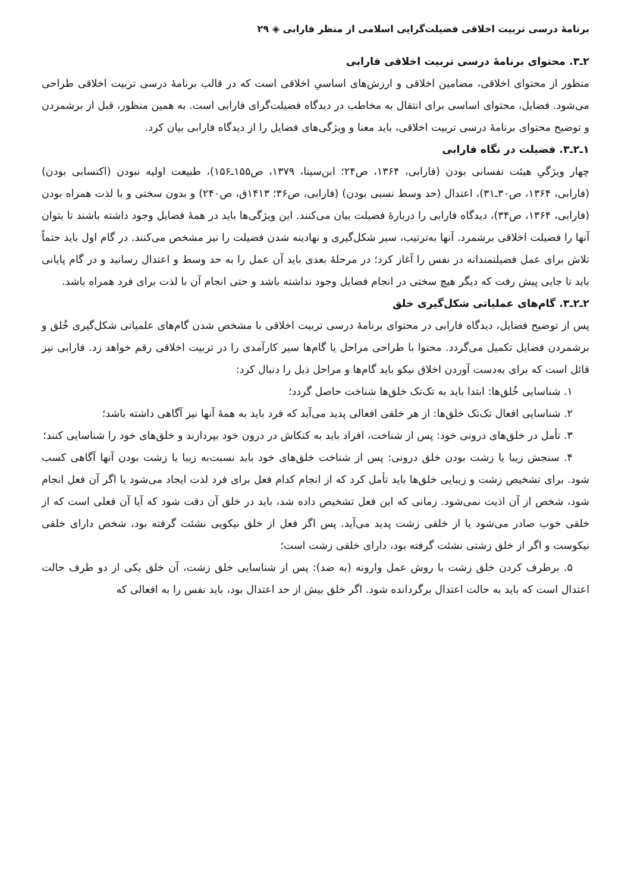برنامۀ درسی تربیت اخلاقی فضیلت‌گرایی اسلامی از منظر فارابی ◈ ۲۹
۲ـ۳. محتوای برنامۀ درسی تربیت اخلاقی فارابی
منظور از محتوای اخلاقی، مضامین اخلاقی و ارزش‌های اساسیِ اخلاقی است که در قالب برنامۀ درسی تربیت اخلاقی طراحی می‌شود. فضایل، محتوای اساسی برای انتقال به مخاطب در دیدگاه فضیلت‌گرای فارابی است. به همین منظور، قبل از برشمردن و توضیح محتوای برنامۀ درسی تربیت اخلاقی، باید معنا و ویژگی‌های فضایل را از دیدگاه فارابی بیان کرد.
۱ـ۲ـ۳. فضیلت در نگاه فارابی
چهار ویژگیِ هیئت نفسانی بودن (فارابی، ۱۳۶۴، ص۲۴؛ ابن‌سینا، ۱۳۷۹، ص۱۵۵ـ۱۵۶)، طبیعت اولیه نبودن (اکتسابی بودن) (فارابی، ۱۳۶۴، ص۳۰ـ۳۱)، اعتدال (حد وسط نسبی بودن) (فارابی، ص۳۶؛ ۱۴۱۳ق، ص۲۴۰) و بدون سختی و با لذت همراه بودن (فارابی، ۱۳۶۴، ص۳۴)، دیدگاه فارابی را دربارۀ فضیلت بیان می‌کنند. این ویژگی‌ها باید در همۀ فضایل وجود داشته باشند تا بتوان آنها را فضیلت اخلاقی برشمرد. آنها به‌ترتیب، سیر شکل‌گیری و نهادینه شدن فضیلت را نیز مشخص می‌کنند. در گام اول باید حتماً تلاش برای عمل فضیلتمندانه در نفس را آغاز کرد؛ در مرحلۀ بعدی باید آن عمل را به حد وسط و اعتدال رسانید و در گام پایانی باید تا جایی پیش رفت که دیگر هیچ سختی در انجام فضایل وجود نداشته باشد و حتی انجام آن با لذت برای فرد همراه باشد.
۲ـ۲ـ۳. گام‌های عملیاتی شکل‌گیری خلق
پس از توضیح فضایل، دیدگاه فارابی در محتوای برنامۀ درسی تربیت اخلاقی با مشخص شدن گام‌های علمیاتی شکل‌گیری خُلق و برشمردن فضایل تکمیل می‌گردد. محتوا با طراحی مراحل یا گام‌ها سیر کارآمدی را در تربیت اخلاقی رقم خواهد زد. فارابی نیز قائل است که برای به‌دست آوردن اخلاق نیکو باید گام‌ها و مراحل ذیل را دنبال کرد:
۱. شناسایی خُلق‌ها: ابتدا باید به تک‌تک خلق‌ها شناخت حاصل گردد؛
۲. شناسایی افعال تک‌تک خلق‌ها: از هر خلقی افعالی پدید می‌آید که فرد باید به همۀ آنها نیز آگاهی داشته باشد؛
۳. تأمل در خلق‌های درونی خود: پس از شناخت، افراد باید به کنکاش در درون خود بپردازند و خلق‌های خود را شناسایی کنند؛
۴. سنجش زیبا یا زشت بودن خلق درونی: پس از شناخت خلق‌های خود باید نسبت‌به زیبا یا زشت بودن آنها آگاهی کسب شود. برای تشخیص زشت و زیبایی خلق‌ها باید تأمل کرد که از انجام کدام فعل برای فرد لذت ایجاد می‌شود یا اگر آن فعل انجام شود، شخص از آن اذیت نمی‌شود. زمانی که این فعل تشخیص داده شد، باید در خلق آن دقت شود که آیا آن فعلی است که از خلقی خوب صادر می‌شود یا از خلقی زشت پدید می‌آید. پس اگر فعل از خلق نیکویی نشئت گرفته بود، شخص دارای خلقی نیکوست و اگر از خلق زشتی نشئت گرفته بود، دارای خلقی زشت است؛
۵. برطرف کردن خلق زشت با روش عمل وارونه (به ضد): پس از شناسایی خلق زشت، آن خلق یکی از دو طرف حالت اعتدال است که باید به حالت اعتدال برگردانده شود. اگر خلق بیش از حد اعتدال بود، باید نفس را به افعالی که